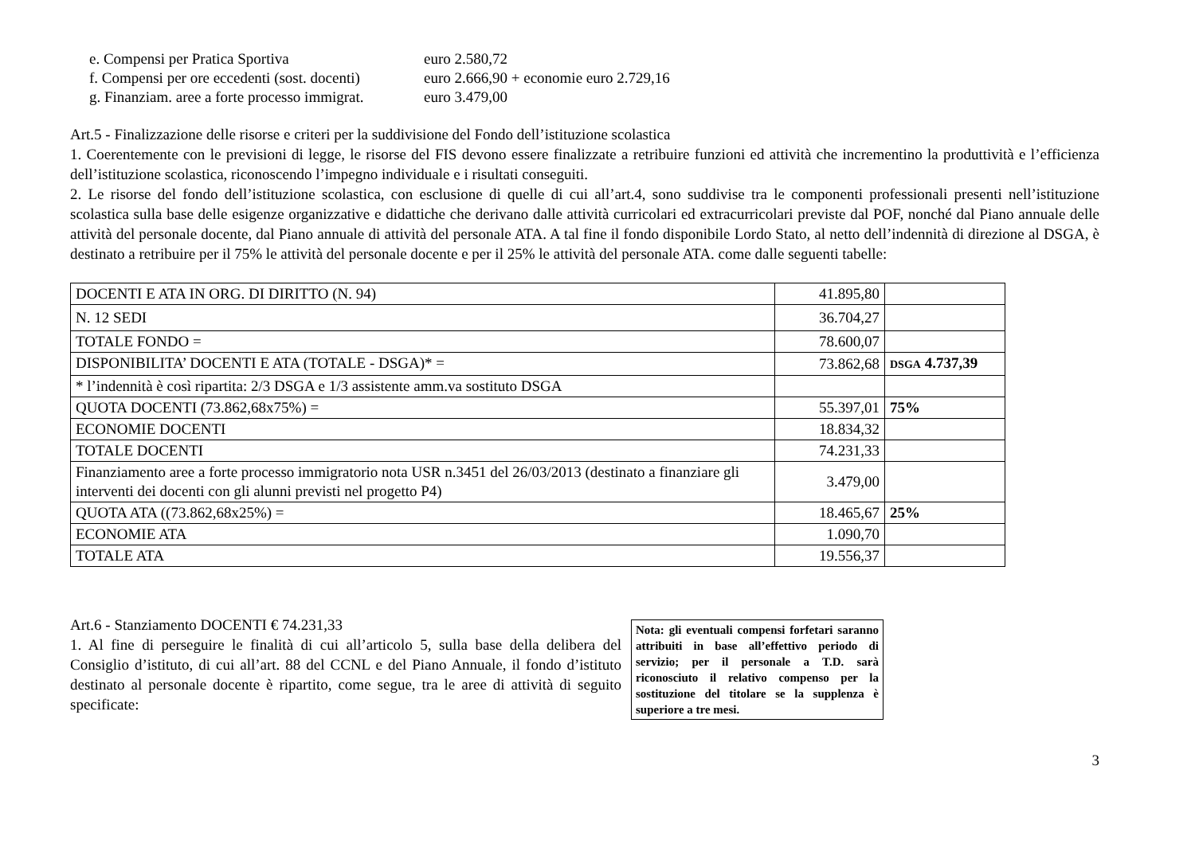e. Compensi per Pratica Sportiva euro 2.580,72
f. Compensi per ore eccedenti (sost. docenti) euro 2.666,90 + economie euro 2.729,16
g. Finanziam. aree a forte processo immigrat. euro 3.479,00
Art.5 - Finalizzazione delle risorse e criteri per la suddivisione del Fondo dell’istituzione scolastica
1. Coerentemente con le previsioni di legge, le risorse del FIS devono essere finalizzate a retribuire funzioni ed attività che incrementino la produttività e l’efficienza dell’istituzione scolastica, riconoscendo l’impegno individuale e i risultati conseguiti.
2. Le risorse del fondo dell’istituzione scolastica, con esclusione di quelle di cui all’art.4, sono suddivise tra le componenti professionali presenti nell’istituzione scolastica sulla base delle esigenze organizzative e didattiche che derivano dalle attività curricolari ed extracurricolari previste dal POF, nonché dal Piano annuale delle attività del personale docente, dal Piano annuale di attività del personale ATA. A tal fine il fondo disponibile Lordo Stato, al netto dell’indennità di direzione al DSGA, è destinato a retribuire per il 75% le attività del personale docente e per il 25% le attività del personale ATA. come dalle seguenti tabelle:
| DOCENTI E ATA IN ORG. DI DIRITTO (N. 94) | 41.895,80 | |
| N. 12 SEDI | 36.704,27 | |
| TOTALE FONDO = | 78.600,07 | |
| DISPONIBILITA’ DOCENTI E ATA (TOTALE - DSGA)* = | 73.862,68 | DSGA 4.737,39 |
| * l’indennità è così ripartita: 2/3 DSGA e 1/3 assistente amm.va sostituto DSGA | | |
| QUOTA DOCENTI (73.862,68x75%) = | 55.397,01 | 75% |
| ECONOMIE DOCENTI | 18.834,32 | |
| TOTALE DOCENTI | 74.231,33 | |
| Finanziamento aree a forte processo immigratorio nota USR n.3451 del 26/03/2013 (destinato a finanziare gli interventi dei docenti con gli alunni previsti nel progetto P4) | 3.479,00 | |
| QUOTA ATA ((73.862,68x25%) = | 18.465,67 | 25% |
| ECONOMIE ATA | 1.090,70 | |
| TOTALE ATA | 19.556,37 | |
Art.6 - Stanziamento DOCENTI € 74.231,33
1. Al fine di perseguire le finalità di cui all’articolo 5, sulla base della delibera del Consiglio d’istituto, di cui all’art. 88 del CCNL e del Piano Annuale, il fondo d’istituto destinato al personale docente è ripartito, come segue, tra le aree di attività di seguito specificate:
Nota: gli eventuali compensi forfetari saranno attribuiti in base all’effettivo periodo di servizio; per il personale a T.D. sarà riconosciuto il relativo compenso per la sostituzione del titolare se la supplenza è superiore a tre mesi.
3